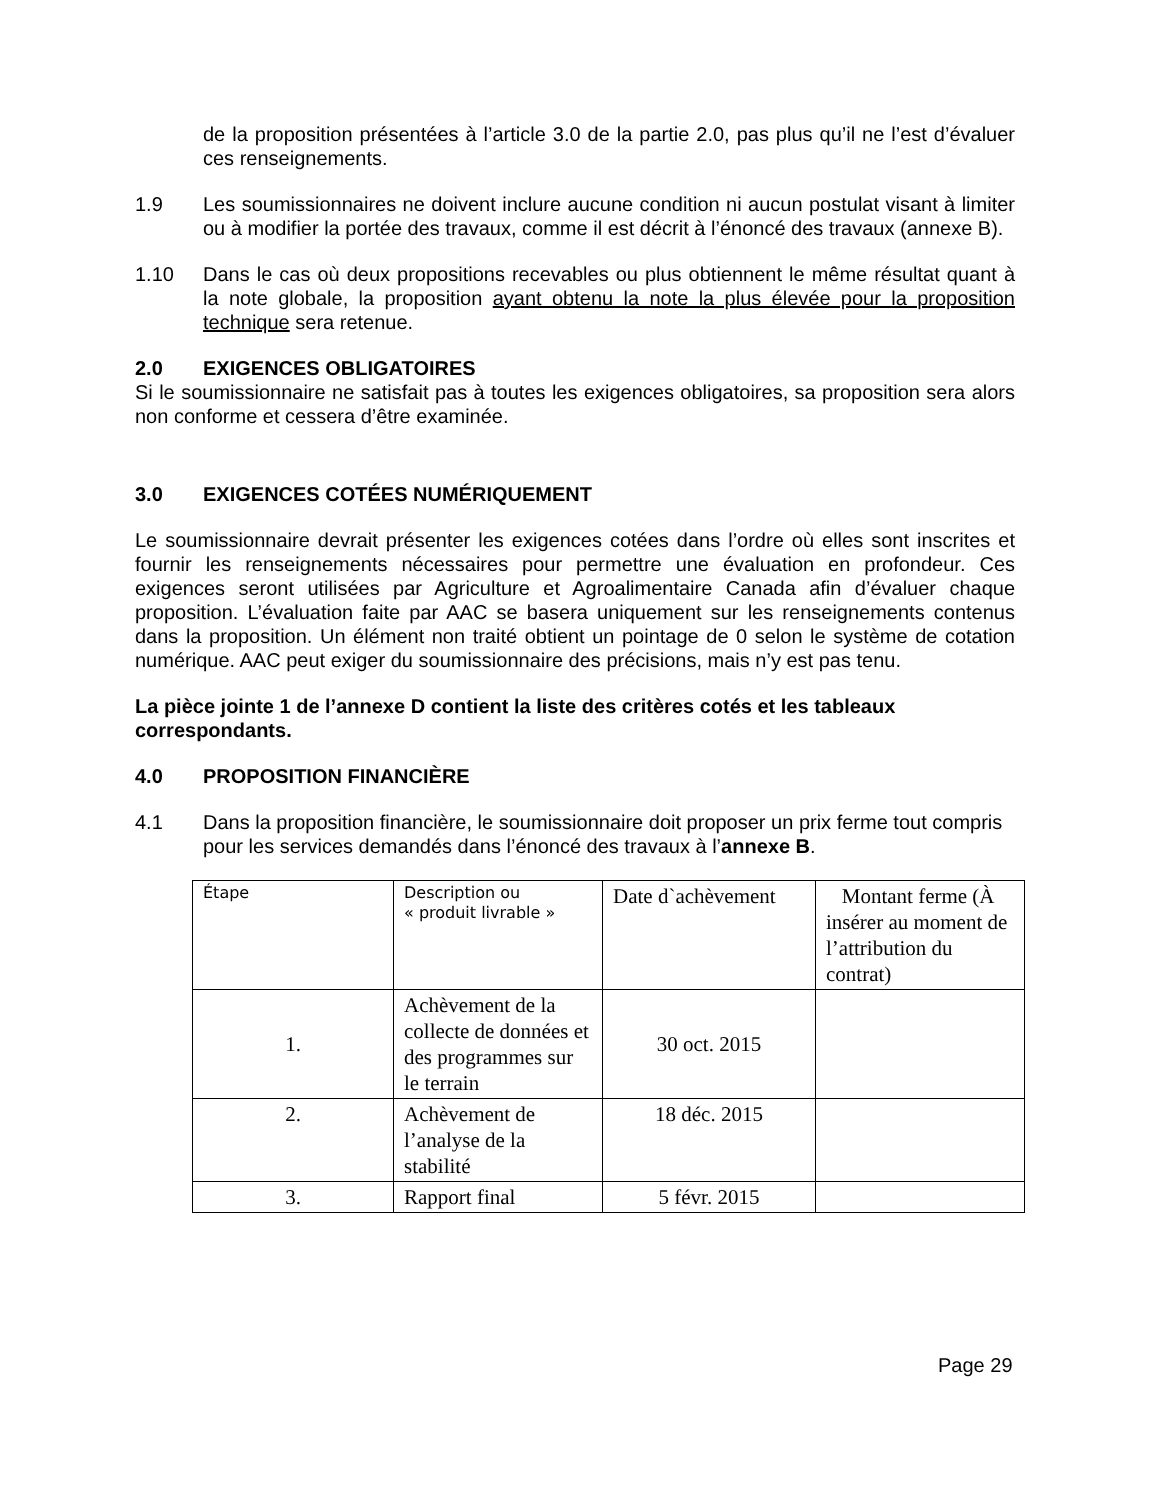de la proposition présentées à l’article 3.0 de la partie 2.0, pas plus qu’il ne l’est d’évaluer ces renseignements.
1.9 Les soumissionnaires ne doivent inclure aucune condition ni aucun postulat visant à limiter ou à modifier la portée des travaux, comme il est décrit à l’énoncé des travaux (annexe B).
1.10 Dans le cas où deux propositions recevables ou plus obtiennent le même résultat quant à la note globale, la proposition ayant obtenu la note la plus élevée pour la proposition technique sera retenue.
2.0 EXIGENCES OBLIGATOIRES
Si le soumissionnaire ne satisfait pas à toutes les exigences obligatoires, sa proposition sera alors non conforme et cessera d’être examinée.
3.0 EXIGENCES COTÉES NUMÉRIQUEMENT
Le soumissionnaire devrait présenter les exigences cotées dans l’ordre où elles sont inscrites et fournir les renseignements nécessaires pour permettre une évaluation en profondeur. Ces exigences seront utilisées par Agriculture et Agroalimentaire Canada afin d’évaluer chaque proposition. L’évaluation faite par AAC se basera uniquement sur les renseignements contenus dans la proposition. Un élément non traité obtient un pointage de 0 selon le système de cotation numérique. AAC peut exiger du soumissionnaire des précisions, mais n’y est pas tenu.
La pièce jointe 1 de l’annexe D contient la liste des critères cotés et les tableaux correspondants.
4.0 PROPOSITION FINANCIÈRE
4.1 Dans la proposition financière, le soumissionnaire doit proposer un prix ferme tout compris pour les services demandés dans l’énoncé des travaux à l’annexe B.
| Étape | Description ou « produit livrable » | Date d`achèvement | Montant ferme (À insérer au moment de l’attribution du contrat) |
| 1. | Achèvement de la collecte de données et des programmes sur le terrain | 30 oct. 2015 | |
| 2. | Achèvement de l’analyse de la stabilité | 18 déc. 2015 | |
| 3. | Rapport final | 5 févr. 2015 | |
Page 29